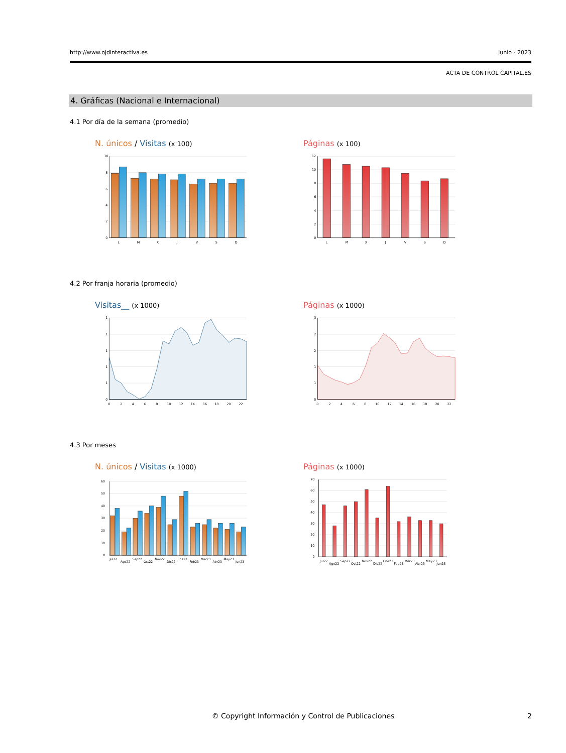http://www.ojdinteractiva.es Junio - 2023
ACTA DE CONTROL CAPITAL.ES
4. Gráficas (Nacional e Internacional)
4.1 Por día de la semana (promedio)
N. únicos / Visitas (x 100)
10
8
6
4
2
0
L
M
X
J
V
S
D
Páginas (x 100)
12
10
8
6
4
2
0
L
M
X
J
V
S
D
4.2 Por franja horaria (promedio)
Visitas__ (x 1000)
1
1
1
1
1
0
0
2
4
6
8
10
12
14
16
18
20
22
Páginas (x 1000)
3
2
2
1
1
0
0
2
4
6
8
10
12
14
16
18
20
22
4.3 Por meses
N. únicos / Visitas (x 1000)
60
50
40
30
20
10
0
Jul22
Ago22
Sep22
Oct22
Nov22
Dic22
Ene23
Feb23
Mar23
Abr23
May23
Jun23
Páginas (x 1000)
70
60
50
40
30
20
10
0
Jul22
Ago22
Sep22
Oct22
Nov22
Dic22
Ene23
Feb23
Mar23
Abr23
May23
Jun23
© Copyright Información y Control de Publicaciones
2